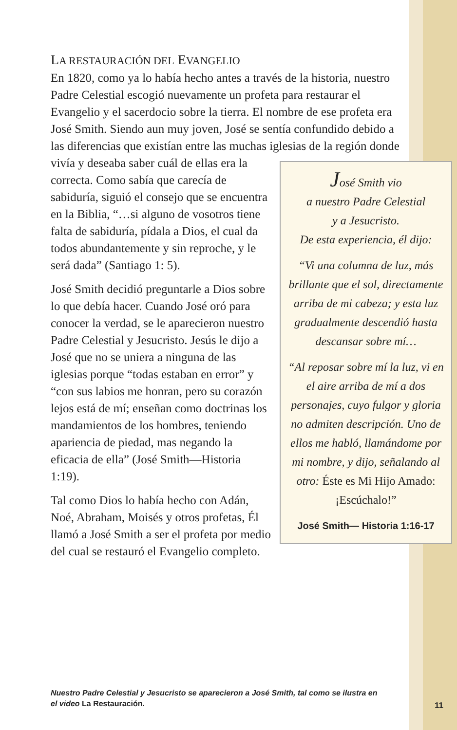LA RESTAURACIÓN DEL EVANGELIO
En 1820, como ya lo había hecho antes a través de la historia, nuestro Padre Celestial escogió nuevamente un profeta para restaurar el Evangelio y el sacerdocio sobre la tierra. El nombre de ese profeta era José Smith. Siendo aun muy joven, José se sentía confundido debido a las diferencias que existían entre las muchas iglesias de la región donde vivía y deseaba saber cuál José Smith vio
a nuestro Padre Celestial
y a Jesucristo.
De esta experiencia, él dijo:
“Vi una columna de luz, más brillante que el sol, directamente arriba de mi cabeza; y esta luz gradualmente descendió hasta descansar sobre mí…
“Al reposar sobre mí la luz, vi en el aire arriba de mí a dos personajes, cuyo fulgor y gloria no admiten descripción. Uno de ellos me habló, llamándome por mi nombre, y dijo, señalando al otro: Éste es Mi Hijo Amado: ¡Escúchalo!”
José Smith— Historia 1:16-17 de ellas era la correcta. Como sabía que carecía de sabiduría, siguió el consejo que se encuentra en la Biblia, “…si alguno de vosotros tiene falta de sabiduría, pídala a Dios, el cual da todos abundantemente y sin reproche, y le será dada” (Santiago 1: 5).
José Smith decidió preguntarle a Dios sobre lo que debía hacer. Cuando José oró para conocer la verdad, se le aparecieron nuestro Padre Celestial y Jesucristo. Jesús le dijo a José que no se uniera a ninguna de las iglesias porque “todas estaban en error” y “con sus labios me honran, pero su corazón lejos está de mí; enseñan como doctrinas los mandamientos de los hombres, teniendo apariencia de piedad, mas negando la eficacia de ella” (José Smith—Historia 1:19).
Tal como Dios lo había hecho con Adán, Noé, Abraham, Moisés y otros profetas, Él llamó a José Smith a ser el profeta por medio del cual se restauró el Evangelio completo.
Nuestro Padre Celestial y Jesucristo se aparecieron a José Smith, tal como se ilustra en el video La Restauración.
11